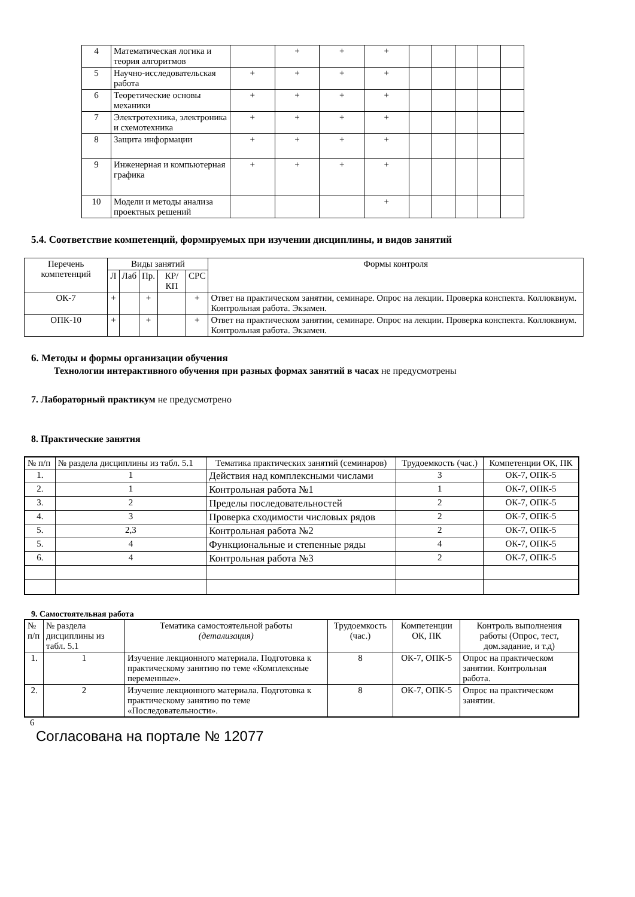| 4 | Математическая логика и теория алгоритмов | | + | + | + | | | | | |
| 5 | Научно-исследовательская работа | + | + | + | + | | | | | |
| 6 | Теоретические основы механики | + | + | + | + | | | | | |
| 7 | Электротехника, электроника и схемотехника | + | + | + | + | | | | | |
| 8 | Защита информации | + | + | + | + | | | | | |
| 9 | Инженерная и компьютерная графика | + | + | + | + | | | | | |
| 10 | Модели и методы анализа проектных решений | | | | + | | | | | |
5.4. Соответствие компетенций, формируемых при изучении дисциплины, и видов занятий
| Перечень компетенций | Виды занятий | | | | | Формы контроля |
| | Л | Лаб | Пр. | КР/КП | СРС | |
| ОК-7 | + | | + | | + | Ответ на практическом занятии, семинаре. Опрос на лекции. Проверка конспекта. Коллоквиум. Контрольная работа. Экзамен. |
| ОПК-10 | + | | + | | + | Ответ на практическом занятии, семинаре. Опрос на лекции. Проверка конспекта. Коллоквиум. Контрольная работа. Экзамен. |
6. Методы и формы организации обучения
Технологии интерактивного обучения при разных формах занятий в часах не предусмотрены
7. Лабораторный практикум не предусмотрено
8. Практические занятия
| № п/п | № раздела дисциплины из табл. 5.1 | Тематика практических занятий (семинаров) | Трудоемкость (час.) | Компетенции ОК, ПК |
| 1. | 1 | Действия над комплексными числами | 3 | ОК-7, ОПК-5 |
| 2. | 1 | Контрольная работа №1 | 1 | ОК-7, ОПК-5 |
| 3. | 2 | Пределы последовательностей | 2 | ОК-7, ОПК-5 |
| 4. | 3 | Проверка сходимости числовых рядов | 2 | ОК-7, ОПК-5 |
| 5. | 2,3 | Контрольная работа №2 | 2 | ОК-7, ОПК-5 |
| 5. | 4 | Функциональные и степенные ряды | 4 | ОК-7, ОПК-5 |
| 6. | 4 | Контрольная работа №3 | 2 | ОК-7, ОПК-5 |
9. Самостоятельная работа
| № п/п | № раздела дисциплины из табл. 5.1 | Тематика самостоятельной работы (детализация) | Трудоемкость (час.) | Компетенции ОК, ПК | Контроль выполнения работы (Опрос, тест, дом.задание, и т.д) |
| 1. | 1 | Изучение лекционного материала. Подготовка к практическому занятию по теме «Комплексные переменные». | 8 | ОК-7, ОПК-5 | Опрос на практическом занятии. Контрольная работа. |
| 2. | 2 | Изучение лекционного материала. Подготовка к практическому занятию по теме «Последовательности». | 8 | ОК-7, ОПК-5 | Опрос на практическом занятии. |
6
Согласована на портале № 12077